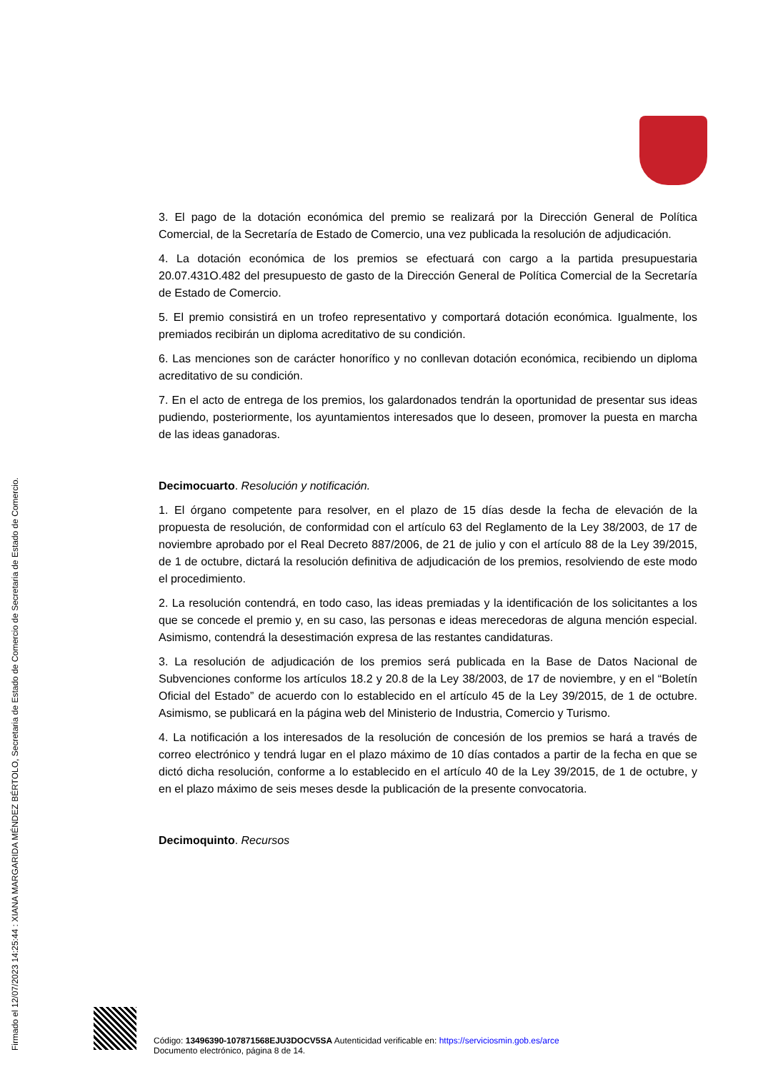3. El pago de la dotación económica del premio se realizará por la Dirección General de Política Comercial, de la Secretaría de Estado de Comercio, una vez publicada la resolución de adjudicación.
4. La dotación económica de los premios se efectuará con cargo a la partida presupuestaria 20.07.431O.482 del presupuesto de gasto de la Dirección General de Política Comercial de la Secretaría de Estado de Comercio.
5. El premio consistirá en un trofeo representativo y comportará dotación económica. Igualmente, los premiados recibirán un diploma acreditativo de su condición.
6. Las menciones son de carácter honorífico y no conllevan dotación económica, recibiendo un diploma acreditativo de su condición.
7. En el acto de entrega de los premios, los galardonados tendrán la oportunidad de presentar sus ideas pudiendo, posteriormente, los ayuntamientos interesados que lo deseen, promover la puesta en marcha de las ideas ganadoras.
Decimocuarto. Resolución y notificación.
1. El órgano competente para resolver, en el plazo de 15 días desde la fecha de elevación de la propuesta de resolución, de conformidad con el artículo 63 del Reglamento de la Ley 38/2003, de 17 de noviembre aprobado por el Real Decreto 887/2006, de 21 de julio y con el artículo 88 de la Ley 39/2015, de 1 de octubre, dictará la resolución definitiva de adjudicación de los premios, resolviendo de este modo el procedimiento.
2. La resolución contendrá, en todo caso, las ideas premiadas y la identificación de los solicitantes a los que se concede el premio y, en su caso, las personas e ideas merecedoras de alguna mención especial. Asimismo, contendrá la desestimación expresa de las restantes candidaturas.
3. La resolución de adjudicación de los premios será publicada en la Base de Datos Nacional de Subvenciones conforme los artículos 18.2 y 20.8 de la Ley 38/2003, de 17 de noviembre, y en el “Boletín Oficial del Estado” de acuerdo con lo establecido en el artículo 45 de la Ley 39/2015, de 1 de octubre. Asimismo, se publicará en la página web del Ministerio de Industria, Comercio y Turismo.
4. La notificación a los interesados de la resolución de concesión de los premios se hará a través de correo electrónico y tendrá lugar en el plazo máximo de 10 días contados a partir de la fecha en que se dictó dicha resolución, conforme a lo establecido en el artículo 40 de la Ley 39/2015, de 1 de octubre, y en el plazo máximo de seis meses desde la publicación de la presente convocatoria.
Decimoquinto. Recursos
Firmado el 12/07/2023 14:25:44 : XIANA MARGARIDA MÉNDEZ BÉRTOLO, Secretaria de Estado de Comercio de Secretaria de Estado de Comercio.
Código: 13496390-107871568EJU3DOCV5SA Autenticidad verificable en: https://serviciosmin.gob.es/arce
Documento electrónico, página 8 de 14.